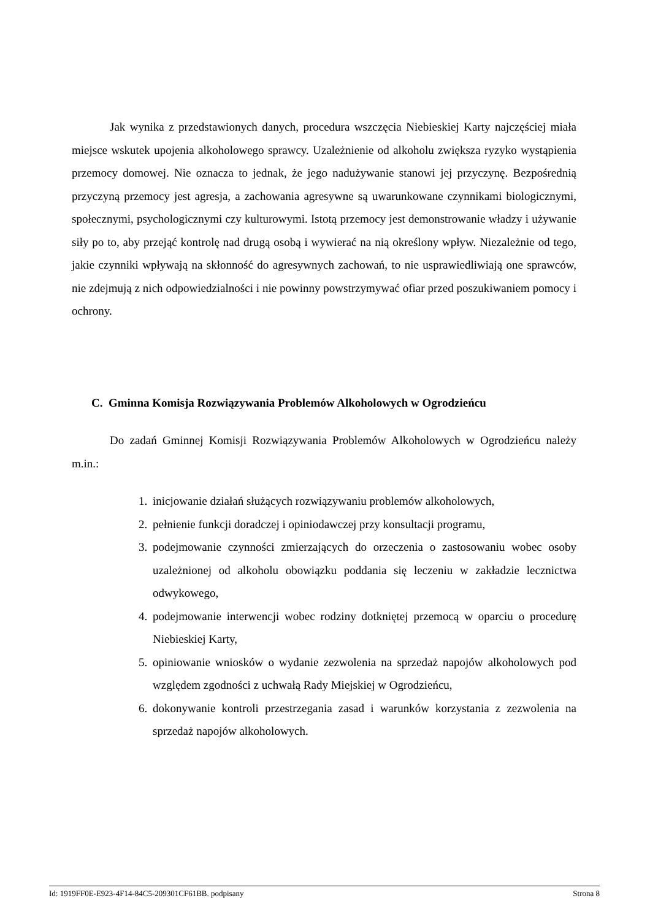Jak wynika z przedstawionych danych, procedura wszczęcia Niebieskiej Karty najczęściej miała miejsce wskutek upojenia alkoholowego sprawcy. Uzależnienie od alkoholu zwiększa ryzyko wystąpienia przemocy domowej. Nie oznacza to jednak, że jego nadużywanie stanowi jej przyczynę. Bezpośrednią przyczyną przemocy jest agresja, a zachowania agresywne są uwarunkowane czynnikami biologicznymi, społecznymi, psychologicznymi czy kulturowymi. Istotą przemocy jest demonstrowanie władzy i używanie siły po to, aby przejąć kontrolę nad drugą osobą i wywierać na nią określony wpływ. Niezależnie od tego, jakie czynniki wpływają na skłonność do agresywnych zachowań, to nie usprawiedliwiają one sprawców, nie zdejmują z nich odpowiedzialności i nie powinny powstrzymywać ofiar przed poszukiwaniem pomocy i ochrony.
C. Gminna Komisja Rozwiązywania Problemów Alkoholowych w Ogrodzieńcu
Do zadań Gminnej Komisji Rozwiązywania Problemów Alkoholowych w Ogrodzieńcu należy m.in.:
1. inicjowanie działań służących rozwiązywaniu problemów alkoholowych,
2. pełnienie funkcji doradczej i opiniodawczej przy konsultacji programu,
3. podejmowanie czynności zmierzających do orzeczenia o zastosowaniu wobec osoby uzależnionej od alkoholu obowiązku poddania się leczeniu w zakładzie lecznictwa odwykowego,
4. podejmowanie interwencji wobec rodziny dotkniętej przemocą w oparciu o procedurę Niebieskiej Karty,
5. opiniowanie wniosków o wydanie zezwolenia na sprzedaż napojów alkoholowych pod względem zgodności z uchwałą Rady Miejskiej w Ogrodzieńcu,
6. dokonywanie kontroli przestrzegania zasad i warunków korzystania z zezwolenia na sprzedaż napojów alkoholowych.
Id: 1919FF0E-E923-4F14-84C5-209301CF61BB. podpisany Strona 8